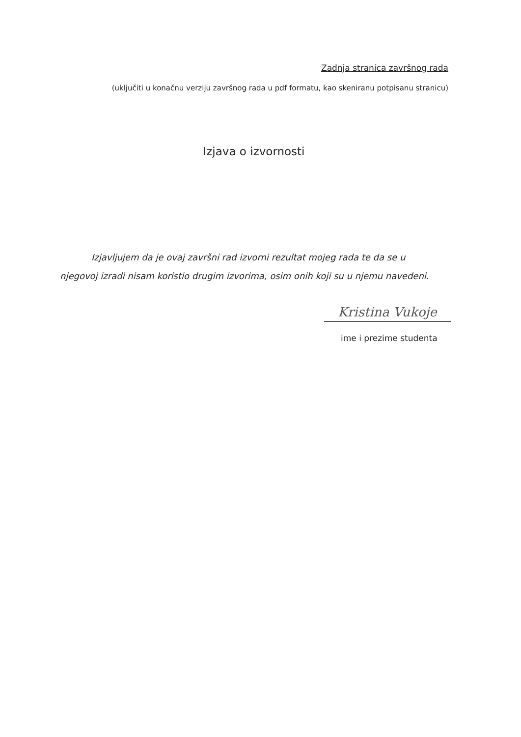Zadnja stranica završnog rada
(uključiti u konačnu verziju završnog rada u pdf formatu, kao skeniranu potpisanu stranicu)
Izjava o izvornosti
Izjavljujem da je ovaj završni rad izvorni rezultat mojeg rada te da se u njegovoj izradi nisam koristio drugim izvorima, osim onih koji su u njemu navedeni.
Kristina Vukoje
ime i prezime studenta